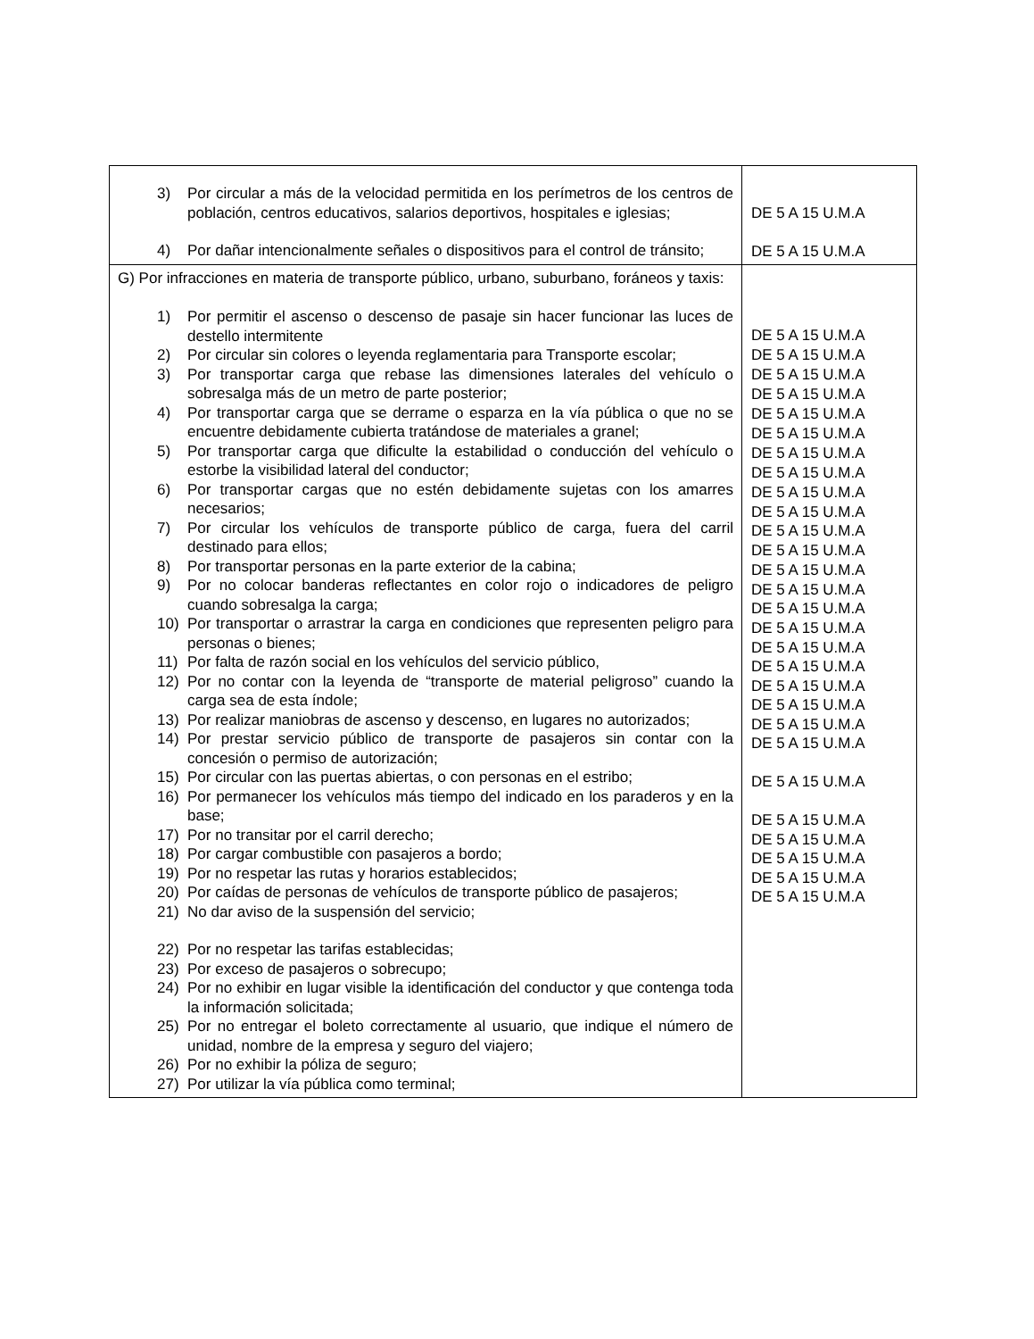| 3) Por circular a más de la velocidad permitida en los perímetros de los centros de población, centros educativos, salarios deportivos, hospitales e iglesias; 4) Por dañar intencionalmente señales o dispositivos para el control de tránsito; | DE 5 A 15 U.M.A DE 5 A 15 U.M.A |
| G) Por infracciones en materia de transporte público, urbano, suburbano, foráneos y taxis: 1) Por permitir el ascenso o descenso de pasaje sin hacer funcionar las luces de destello intermitente 2) Por circular sin colores o leyenda reglamentaria para Transporte escolar; 3) Por transportar carga que rebase las dimensiones laterales del vehículo o sobresalga más de un metro de parte posterior; 4) Por transportar carga que se derrame o esparza en la vía pública o que no se encuentre debidamente cubierta tratándose de materiales a granel; 5) Por transportar carga que dificulte la estabilidad o conducción del vehículo o estorbe la visibilidad lateral del conductor; 6) Por transportar cargas que no estén debidamente sujetas con los amarres necesarios; 7) Por circular los vehículos de transporte público de carga, fuera del carril destinado para ellos; 8) Por transportar personas en la parte exterior de la cabina; 9) Por no colocar banderas reflectantes en color rojo o indicadores de peligro cuando sobresalga la carga; 10) Por transportar o arrastrar la carga en condiciones que representen peligro para personas o bienes; 11) Por falta de razón social en los vehículos del servicio público, 12) Por no contar con la leyenda de “transporte de material peligroso” cuando la carga sea de esta índole; 13) Por realizar maniobras de ascenso y descenso, en lugares no autorizados; 14) Por prestar servicio público de transporte de pasajeros sin contar con la concesión o permiso de autorización; 15) Por circular con las puertas abiertas, o con personas en el estribo; 16) Por permanecer los vehículos más tiempo del indicado en los paraderos y en la base; 17) Por no transitar por el carril derecho; 18) Por cargar combustible con pasajeros a bordo; 19) Por no respetar las rutas y horarios establecidos; 20) Por caídas de personas de vehículos de transporte público de pasajeros; 21) No dar aviso de la suspensión del servicio; 22) Por no respetar las tarifas establecidas; 23) Por exceso de pasajeros o sobrecupo; 24) Por no exhibir en lugar visible la identificación del conductor y que contenga toda la información solicitada; 25) Por no entregar el boleto correctamente al usuario, que indique el número de unidad, nombre de la empresa y seguro del viajero; 26) Por no exhibir la póliza de seguro; 27) Por utilizar la vía pública como terminal; | DE 5 A 15 U.M.A DE 5 A 15 U.M.A DE 5 A 15 U.M.A DE 5 A 15 U.M.A DE 5 A 15 U.M.A DE 5 A 15 U.M.A DE 5 A 15 U.M.A DE 5 A 15 U.M.A DE 5 A 15 U.M.A DE 5 A 15 U.M.A DE 5 A 15 U.M.A DE 5 A 15 U.M.A DE 5 A 15 U.M.A DE 5 A 15 U.M.A DE 5 A 15 U.M.A DE 5 A 15 U.M.A DE 5 A 15 U.M.A DE 5 A 15 U.M.A DE 5 A 15 U.M.A DE 5 A 15 U.M.A DE 5 A 15 U.M.A DE 5 A 15 U.M.A DE 5 A 15 U.M.A DE 5 A 15 U.M.A DE 5 A 15 U.M.A DE 5 A 15 U.M.A DE 5 A 15 U.M.A DE 5 A 15 U.M.A |